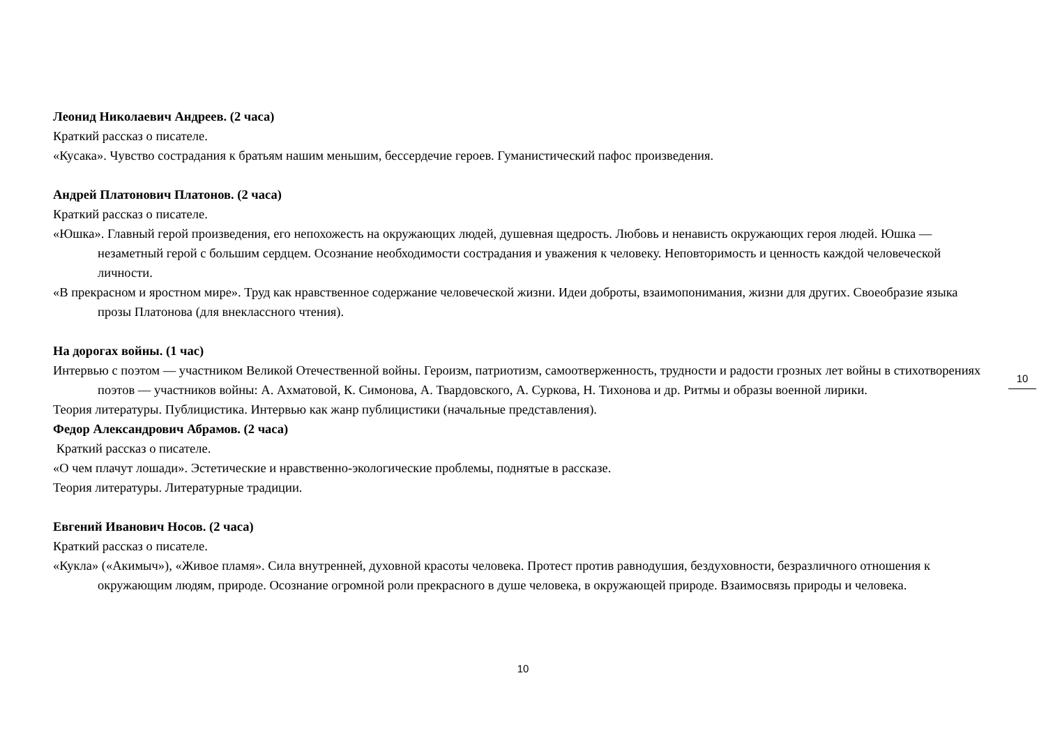Леонид Николаевич Андреев. (2 часа)
Краткий рассказ о писателе.
«Кусака». Чувство сострадания к братьям нашим меньшим, бессердечие героев. Гуманистический пафос произведения.
Андрей Платонович Платонов. (2 часа)
Краткий рассказ о писателе.
«Юшка». Главный герой произведения, его непохожесть на окружающих людей, душевная щедрость. Любовь и ненависть окружающих героя людей. Юшка — незаметный герой с большим сердцем. Осознание необходимости сострадания и уважения к человеку. Неповторимость и ценность каждой человеческой личности.
«В прекрасном и яростном мире». Труд как нравственное содержание человеческой жизни. Идеи доброты, взаимопонимания, жизни для других. Своеобразие языка прозы Платонова (для внеклассного чтения).
На дорогах войны. (1 час)
Интервью с поэтом — участником Великой Отечественной войны. Героизм, патриотизм, самоотверженность, трудности и радости грозных лет войны в стихотворениях поэтов — участников войны: А. Ахматовой, К. Симонова, А. Твардовского, А. Суркова, Н. Тихонова и др. Ритмы и образы военной лирики.
Теория литературы. Публицистика. Интервью как жанр публицистики (начальные представления).
Федор Александрович Абрамов. (2 часа)
Краткий рассказ о писателе.
«О чем плачут лошади». Эстетические и нравственно-экологические проблемы, поднятые в рассказе.
Теория литературы. Литературные традиции.
Евгений Иванович Носов. (2 часа)
Краткий рассказ о писателе.
«Кукла» («Акимыч»), «Живое пламя». Сила внутренней, духовной красоты человека. Протест против равнодушия, бездуховности, безразличного отношения к окружающим людям, природе. Осознание огромной роли прекрасного в душе человека, в окружающей природе. Взаимосвязь природы и человека.
10
10